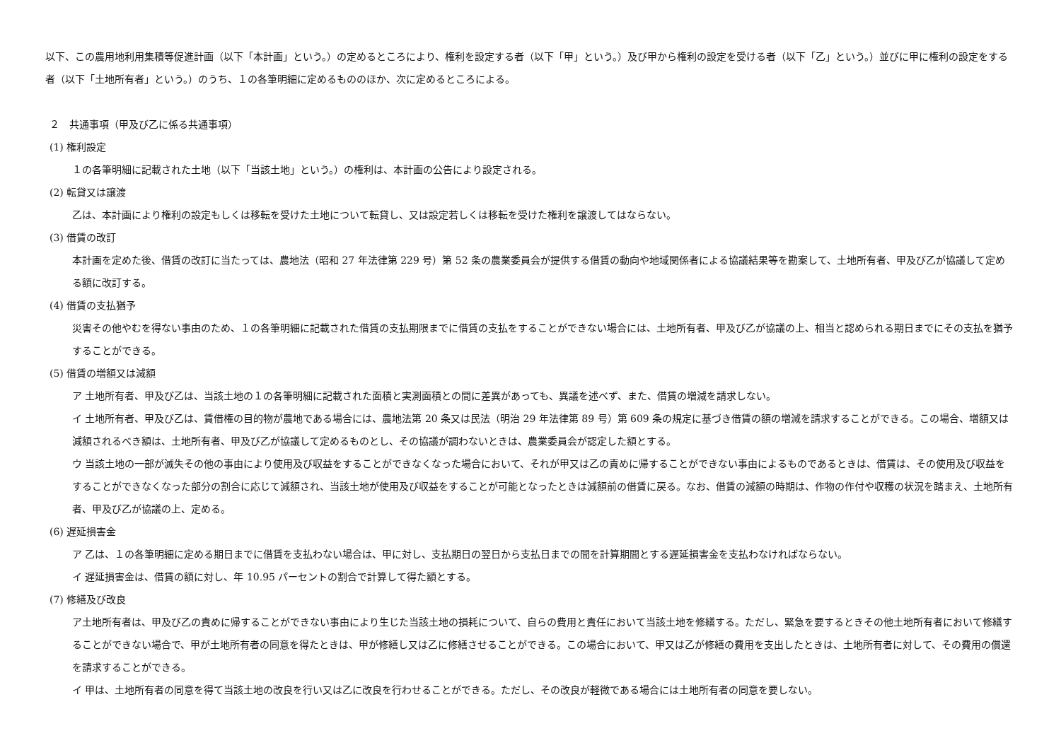以下、この農用地利用集積等促進計画（以下「本計画」という。）の定めるところにより、権利を設定する者（以下「甲」という。）及び甲から権利の設定を受ける者（以下「乙」という。）並びに甲に権利の設定をする者（以下「土地所有者」という。）のうち、１の各筆明細に定めるもののほか、次に定めるところによる。
２　共通事項（甲及び乙に係る共通事項）
(1) 権利設定
１の各筆明細に記載された土地（以下「当該土地」という。）の権利は、本計画の公告により設定される。
(2) 転貸又は譲渡
乙は、本計画により権利の設定もしくは移転を受けた土地について転貸し、又は設定若しくは移転を受けた権利を譲渡してはならない。
(3) 借賃の改訂
本計画を定めた後、借賃の改訂に当たっては、農地法（昭和 27 年法律第 229 号）第 52 条の農業委員会が提供する借賃の動向や地域関係者による協議結果等を勘案して、土地所有者、甲及び乙が協議して定める額に改訂する。
(4) 借賃の支払猶予
災害その他やむを得ない事由のため、１の各筆明細に記載された借賃の支払期限までに借賃の支払をすることができない場合には、土地所有者、甲及び乙が協議の上、相当と認められる期日までにその支払を猶予することができる。
(5) 借賃の増額又は減額
ア 土地所有者、甲及び乙は、当該土地の１の各筆明細に記載された面積と実測面積との間に差異があっても、異議を述べず、また、借賃の増減を請求しない。
イ 土地所有者、甲及び乙は、賃借権の目的物が農地である場合には、農地法第 20 条又は民法（明治 29 年法律第 89 号）第 609 条の規定に基づき借賃の額の増減を請求することができる。この場合、増額又は減額されるべき額は、土地所有者、甲及び乙が協議して定めるものとし、その協議が調わないときは、農業委員会が認定した額とする。
ウ 当該土地の一部が滅失その他の事由により使用及び収益をすることができなくなった場合において、それが甲又は乙の責めに帰することができない事由によるものであるときは、借賃は、その使用及び収益をすることができなくなった部分の割合に応じて減額され、当該土地が使用及び収益をすることが可能となったときは減額前の借賃に戻る。なお、借賃の減額の時期は、作物の作付や収穫の状況を踏まえ、土地所有者、甲及び乙が協議の上、定める。
(6) 遅延損害金
ア 乙は、１の各筆明細に定める期日までに借賃を支払わない場合は、甲に対し、支払期日の翌日から支払日までの間を計算期間とする遅延損害金を支払わなければならない。
イ 遅延損害金は、借賃の額に対し、年 10.95 パーセントの割合で計算して得た額とする。
(7) 修繕及び改良
ア土地所有者は、甲及び乙の責めに帰することができない事由により生じた当該土地の損耗について、自らの費用と責任において当該土地を修繕する。ただし、緊急を要するときその他土地所有者において修繕することができない場合で、甲が土地所有者の同意を得たときは、甲が修繕し又は乙に修繕させることができる。この場合において、甲又は乙が修繕の費用を支出したときは、土地所有者に対して、その費用の償還を請求することができる。
イ 甲は、土地所有者の同意を得て当該土地の改良を行い又は乙に改良を行わせることができる。ただし、その改良が軽微である場合には土地所有者の同意を要しない。